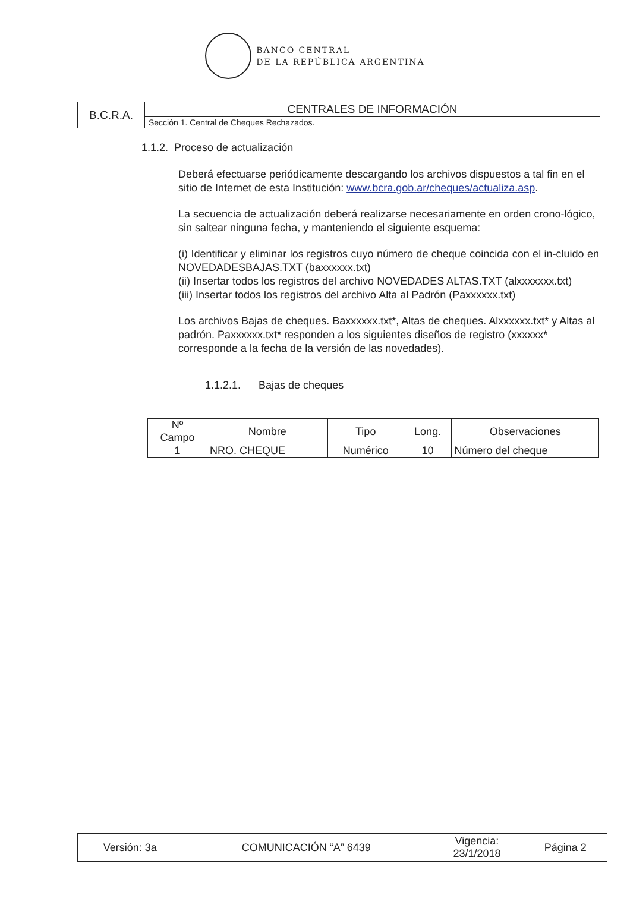BANCO CENTRAL
DE LA REPÚBLICA ARGENTINA
| B.C.R.A. | CENTRALES DE INFORMACIÓN |
| | Sección 1. Central de Cheques Rechazados. |
1.1.2. Proceso de actualización
Deberá efectuarse periódicamente descargando los archivos dispuestos a tal fin en el sitio de Internet de esta Institución: www.bcra.gob.ar/cheques/actualiza.asp.
La secuencia de actualización deberá realizarse necesariamente en orden crono-lógico, sin saltear ninguna fecha, y manteniendo el siguiente esquema:
(i) Identificar y eliminar los registros cuyo número de cheque coincida con el in-cluido en NOVEDADESBAJAS.TXT (baxxxxxx.txt)
(ii) Insertar todos los registros del archivo NOVEDADES ALTAS.TXT (alxxxxxxx.txt)
(iii) Insertar todos los registros del archivo Alta al Padrón (Paxxxxxx.txt)
Los archivos Bajas de cheques. Baxxxxxx.txt*, Altas de cheques. Alxxxxxx.txt* y Altas al padrón. Paxxxxxx.txt* responden a los siguientes diseños de registro (xxxxxx* corresponde a la fecha de la versión de las novedades).
1.1.2.1. Bajas de cheques
| Nº Campo | Nombre | Tipo | Long. | Observaciones |
| --- | --- | --- | --- | --- |
| 1 | NRO. CHEQUE | Numérico | 10 | Número del cheque |
| Versión: 3a | COMUNICACIÓN “A” 6439 | Vigencia: 23/1/2018 | Página 2 |